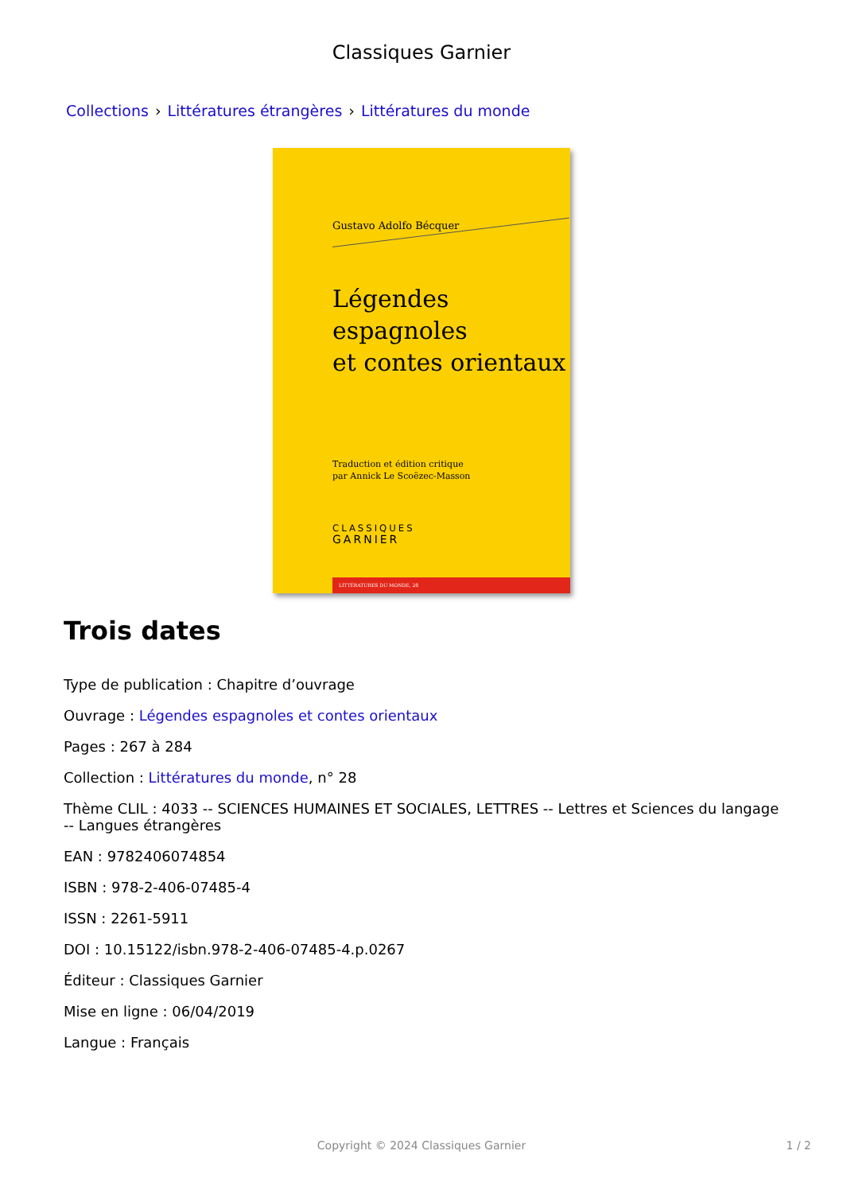Classiques Garnier
Collections › Littératures étrangères › Littératures du monde
Gustavo Adolfo Bécquer
Légendes espagnoles
et contes orientaux
Traduction et édition critique
par Annick Le Scoëzec-Masson
CLASSIQUES
GARNIER
LITTÉRATURES DU MONDE, 28
Trois dates
Type de publication : Chapitre d’ouvrage
Ouvrage : Légendes espagnoles et contes orientaux
Pages : 267 à 284
Collection : Littératures du monde, n° 28
Thème CLIL : 4033 -- SCIENCES HUMAINES ET SOCIALES, LETTRES -- Lettres et Sciences du langage -- Langues étrangères
EAN : 9782406074854
ISBN : 978-2-406-07485-4
ISSN : 2261-5911
DOI : 10.15122/isbn.978-2-406-07485-4.p.0267
Éditeur : Classiques Garnier
Mise en ligne : 06/04/2019
Langue : Français
Copyright © 2024 Classiques Garnier
1 / 2